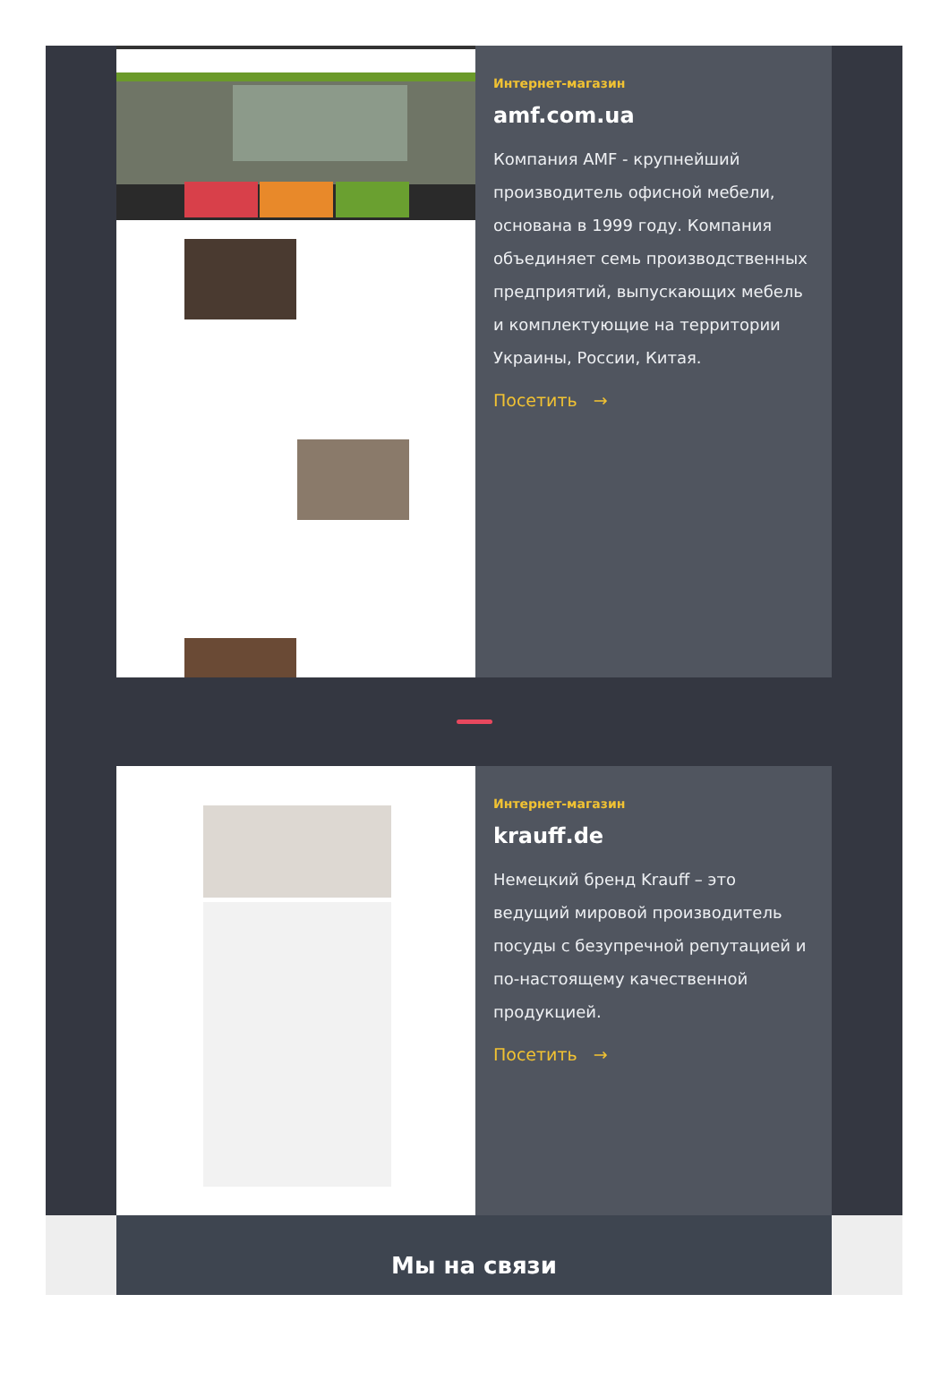Интернет-магазин
amf.com.ua
Компания AMF - крупнейший производитель офисной мебели, основана в 1999 году. Компания объединяет семь производственных предприятий, выпускающих мебель и комплектующие на территории Украины, России, Китая.
Посетить →
Интернет-магазин
krauff.de
Немецкий бренд Krauff – это ведущий мировой производитель посуды с безупречной репутацией и по-настоящему качественной продукцией.
Посетить →
Мы на связи